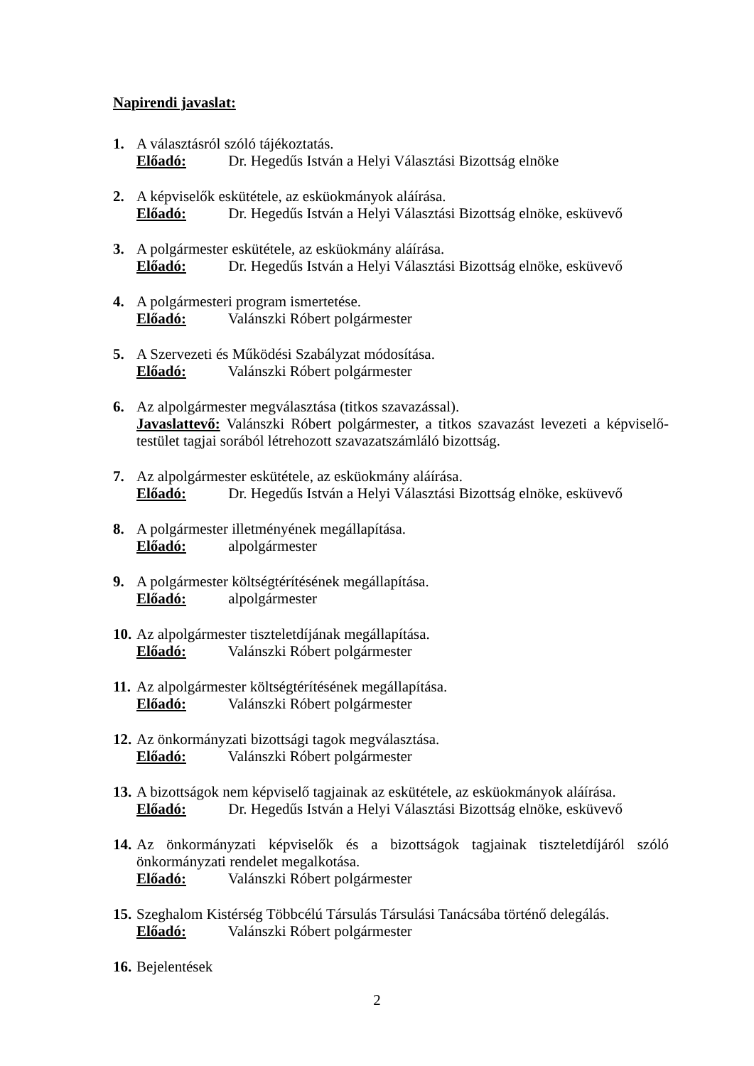Napirendi javaslat:
1. A választásról szóló tájékoztatás.
Előadó: Dr. Hegedűs István a Helyi Választási Bizottság elnöke
2. A képviselők eskütétele, az esküokmányok aláírása.
Előadó: Dr. Hegedűs István a Helyi Választási Bizottság elnöke, esküvevő
3. A polgármester eskütétele, az esküokmány aláírása.
Előadó: Dr. Hegedűs István a Helyi Választási Bizottság elnöke, esküvevő
4. A polgármesteri program ismertetése.
Előadó: Valánszki Róbert polgármester
5. A Szervezeti és Működési Szabályzat módosítása.
Előadó: Valánszki Róbert polgármester
6. Az alpolgármester megválasztása (titkos szavazással).
Javaslattevő: Valánszki Róbert polgármester, a titkos szavazást levezeti a képviselő-testület tagjai sorából létrehozott szavazatszámláló bizottság.
7. Az alpolgármester eskütétele, az esküokmány aláírása.
Előadó: Dr. Hegedűs István a Helyi Választási Bizottság elnöke, esküvevő
8. A polgármester illetményének megállapítása.
Előadó: alpolgármester
9. A polgármester költségtérítésének megállapítása.
Előadó: alpolgármester
10.
Az alpolgármester tiszteletdíjának megállapítása.
Előadó: Valánszki Róbert polgármester
11.
Az alpolgármester költségtérítésének megállapítása.
Előadó: Valánszki Róbert polgármester
12.
Az önkormányzati bizottsági tagok megválasztása.
Előadó: Valánszki Róbert polgármester
13.
A bizottságok nem képviselő tagjainak az eskütétele, az esküokmányok aláírása.
Előadó: Dr. Hegedűs István a Helyi Választási Bizottság elnöke, esküvevő
14.
Az önkormányzati képviselők és a bizottságok tagjainak tiszteletdíjáról szóló önkormányzati rendelet megalkotása.
Előadó: Valánszki Róbert polgármester
15.
Szeghalom Kistérség Többcélú Társulás Társulási Tanácsába történő delegálás.
Előadó: Valánszki Róbert polgármester
16.
Bejelentések
2